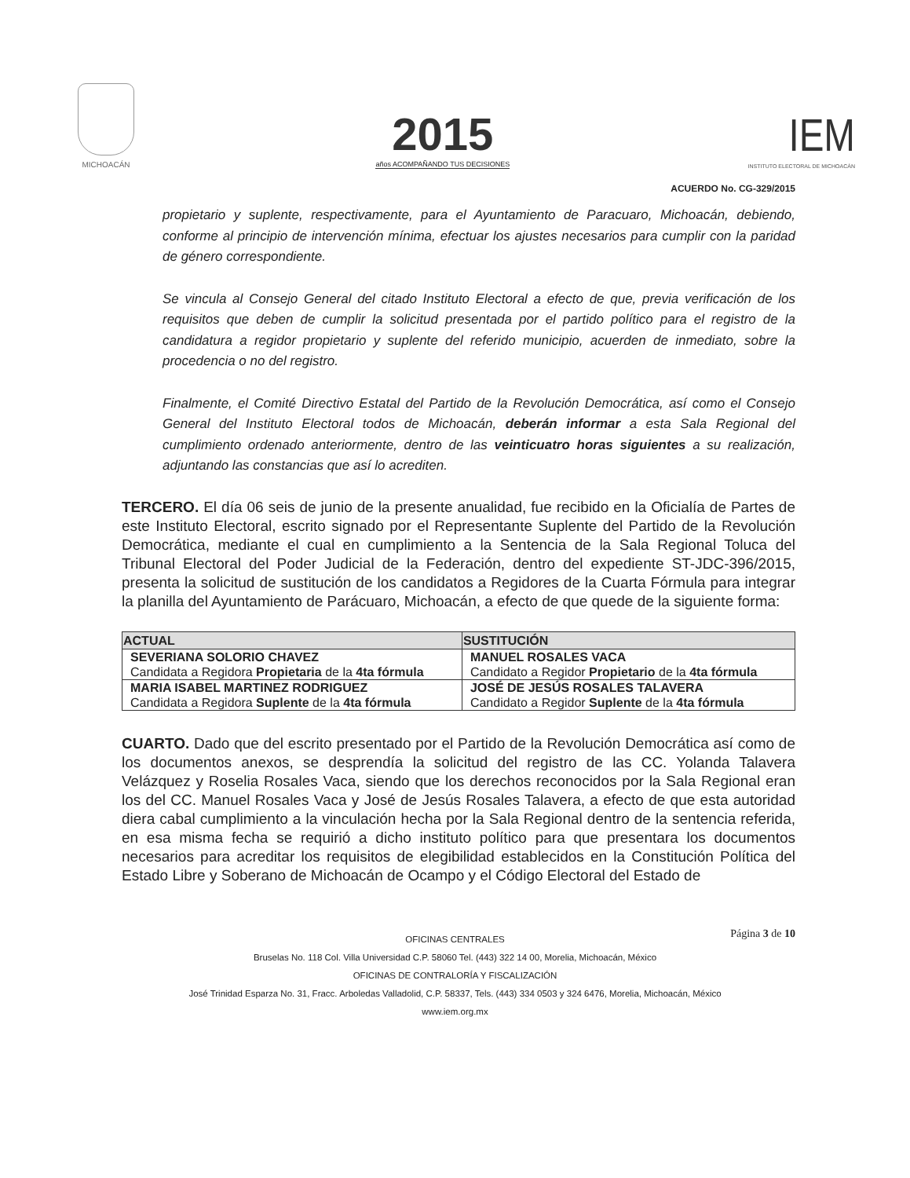MICHOACÁN
2015
años ACOMPAÑANDO TUS DECISIONES
IEM
INSTITUTO ELECTORAL DE MICHOACÁN
ACUERDO No. CG-329/2015
propietario y suplente, respectivamente, para el Ayuntamiento de Paracuaro, Michoacán, debiendo, conforme al principio de intervención mínima, efectuar los ajustes necesarios para cumplir con la paridad de género correspondiente.
Se vincula al Consejo General del citado Instituto Electoral a efecto de que, previa verificación de los requisitos que deben de cumplir la solicitud presentada por el partido político para el registro de la candidatura a regidor propietario y suplente del referido municipio, acuerden de inmediato, sobre la procedencia o no del registro.
Finalmente, el Comité Directivo Estatal del Partido de la Revolución Democrática, así como el Consejo General del Instituto Electoral todos de Michoacán, deberán informar a esta Sala Regional del cumplimiento ordenado anteriormente, dentro de las veinticuatro horas siguientes a su realización, adjuntando las constancias que así lo acrediten.
TERCERO. El día 06 seis de junio de la presente anualidad, fue recibido en la Oficialía de Partes de este Instituto Electoral, escrito signado por el Representante Suplente del Partido de la Revolución Democrática, mediante el cual en cumplimiento a la Sentencia de la Sala Regional Toluca del Tribunal Electoral del Poder Judicial de la Federación, dentro del expediente ST-JDC-396/2015, presenta la solicitud de sustitución de los candidatos a Regidores de la Cuarta Fórmula para integrar la planilla del Ayuntamiento de Parácuaro, Michoacán, a efecto de que quede de la siguiente forma:
| ACTUAL | SUSTITUCIÓN |
| --- | --- |
| SEVERIANA SOLORIO CHAVEZ Candidata a Regidora Propietaria de la 4ta fórmula | MANUEL ROSALES VACA Candidato a Regidor Propietario de la 4ta fórmula |
| MARIA ISABEL MARTINEZ RODRIGUEZ Candidata a Regidora Suplente de la 4ta fórmula | JOSÉ DE JESÚS ROSALES TALAVERA Candidato a Regidor Suplente de la 4ta fórmula |
CUARTO. Dado que del escrito presentado por el Partido de la Revolución Democrática así como de los documentos anexos, se desprendía la solicitud del registro de las CC. Yolanda Talavera Velázquez y Roselia Rosales Vaca, siendo que los derechos reconocidos por la Sala Regional eran los del CC. Manuel Rosales Vaca y José de Jesús Rosales Talavera, a efecto de que esta autoridad diera cabal cumplimiento a la vinculación hecha por la Sala Regional dentro de la sentencia referida, en esa misma fecha se requirió a dicho instituto político para que presentara los documentos necesarios para acreditar los requisitos de elegibilidad establecidos en la Constitución Política del Estado Libre y Soberano de Michoacán de Ocampo y el Código Electoral del Estado de
Página 3 de 10 OFICINAS CENTRALES
Bruselas No. 118 Col. Villa Universidad C.P. 58060 Tel. (443) 322 14 00, Morelia, Michoacán, México
OFICINAS DE CONTRALORÍA Y FISCALIZACIÓN
José Trinidad Esparza No. 31, Fracc. Arboledas Valladolid, C.P. 58337, Tels. (443) 334 0503 y 324 6476, Morelia, Michoacán, México
www.iem.org.mx